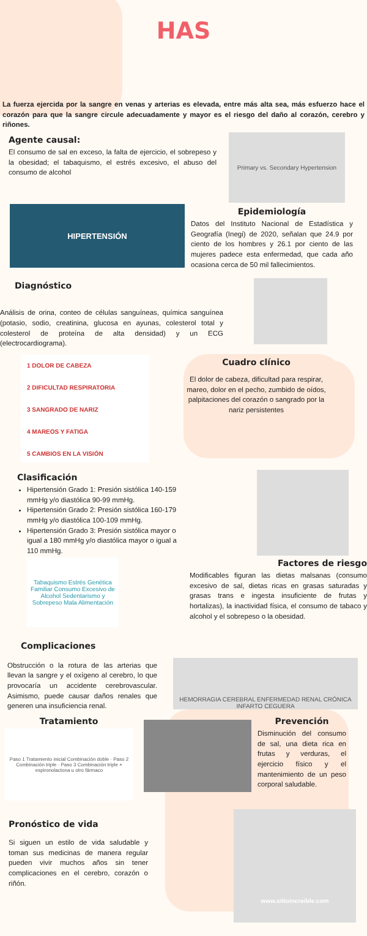HAS
La fuerza ejercida por la sangre en venas y arterias es elevada, entre más alta sea, más esfuerzo hace el corazón para que la sangre circule adecuadamente y mayor es el riesgo del daño al corazón, cerebro y riñones.
Agente causal:
El consumo de sal en exceso, la falta de ejercicio, el sobrepeso y la obesidad; el tabaquismo, el estrés excesivo, el abuso del consumo de alcohol
Primary vs. Secondary Hypertension
HIPERTENSIÓN
Epidemiología
Datos del Instituto Nacional de Estadística y Geografía (Inegi) de 2020, señalan que 24.9 por ciento de los hombres y 26.1 por ciento de las mujeres padece esta enfermedad, que cada año ocasiona cerca de 50 mil fallecimientos.
Diagnóstico
Análisis de orina, conteo de células sanguíneas, química sanguínea (potasio, sodio, creatinina, glucosa en ayunas, colesterol total y colesterol de proteína de alta densidad) y un ECG (electrocardiograma).
1 DOLOR DE CABEZA
2 DIFICULTAD RESPIRATORIA
3 SANGRADO DE NARIZ
4 MAREOS Y FATIGA
5 CAMBIOS EN LA VISIÓN
Cuadro clínico
El dolor de cabeza, dificultad para respirar, mareo, dolor en el pecho, zumbido de oídos, palpitaciones del corazón o sangrado por la nariz persistentes
Clasificación
Hipertensión Grado 1: Presión sistólica 140-159 mmHg y/o diastólica 90-99 mmHg.
Hipertensión Grado 2: Presión sistólica 160-179 mmHg y/o diastólica 100-109 mmHg.
Hipertensión Grado 3: Presión sistólica mayor o igual a 180 mmHg y/o diastólica mayor o igual a 110 mmHg.
Tabaquismo Estrés Genética Familiar Consumo Excesivo de Alcohol Sedentarismo y Sobrepeso Mala Alimentación
Factores de riesgo
Modificables figuran las dietas malsanas (consumo excesivo de sal, dietas ricas en grasas saturadas y grasas trans e ingesta insuficiente de frutas y hortalizas), la inactividad física, el consumo de tabaco y alcohol y el sobrepeso o la obesidad.
Complicaciones
Obstrucción o la rotura de las arterias que llevan la sangre y el oxígeno al cerebro, lo que provocaría un accidente cerebrovascular. Asimismo, puede causar daños renales que generen una insuficiencia renal.
HEMORRAGIA CEREBRAL ENFERMEDAD RENAL CRÓNICA INFARTO CEGUERA
Tratamiento
Paso 1 Tratamiento inicial Combinación doble · Paso 2 Combinación triple · Paso 3 Combinación triple + espironolactona u otro fármaco
Prevención
Disminución del consumo de sal, una dieta rica en frutas y verduras, el ejercicio físico y el mantenimiento de un peso corporal saludable.
Pronóstico de vida
Si siguen un estilo de vida saludable y toman sus medicinas de manera regular pueden vivir muchos años sin tener complicaciones en el cerebro, corazón o riñón.
www.sitioincreible.com